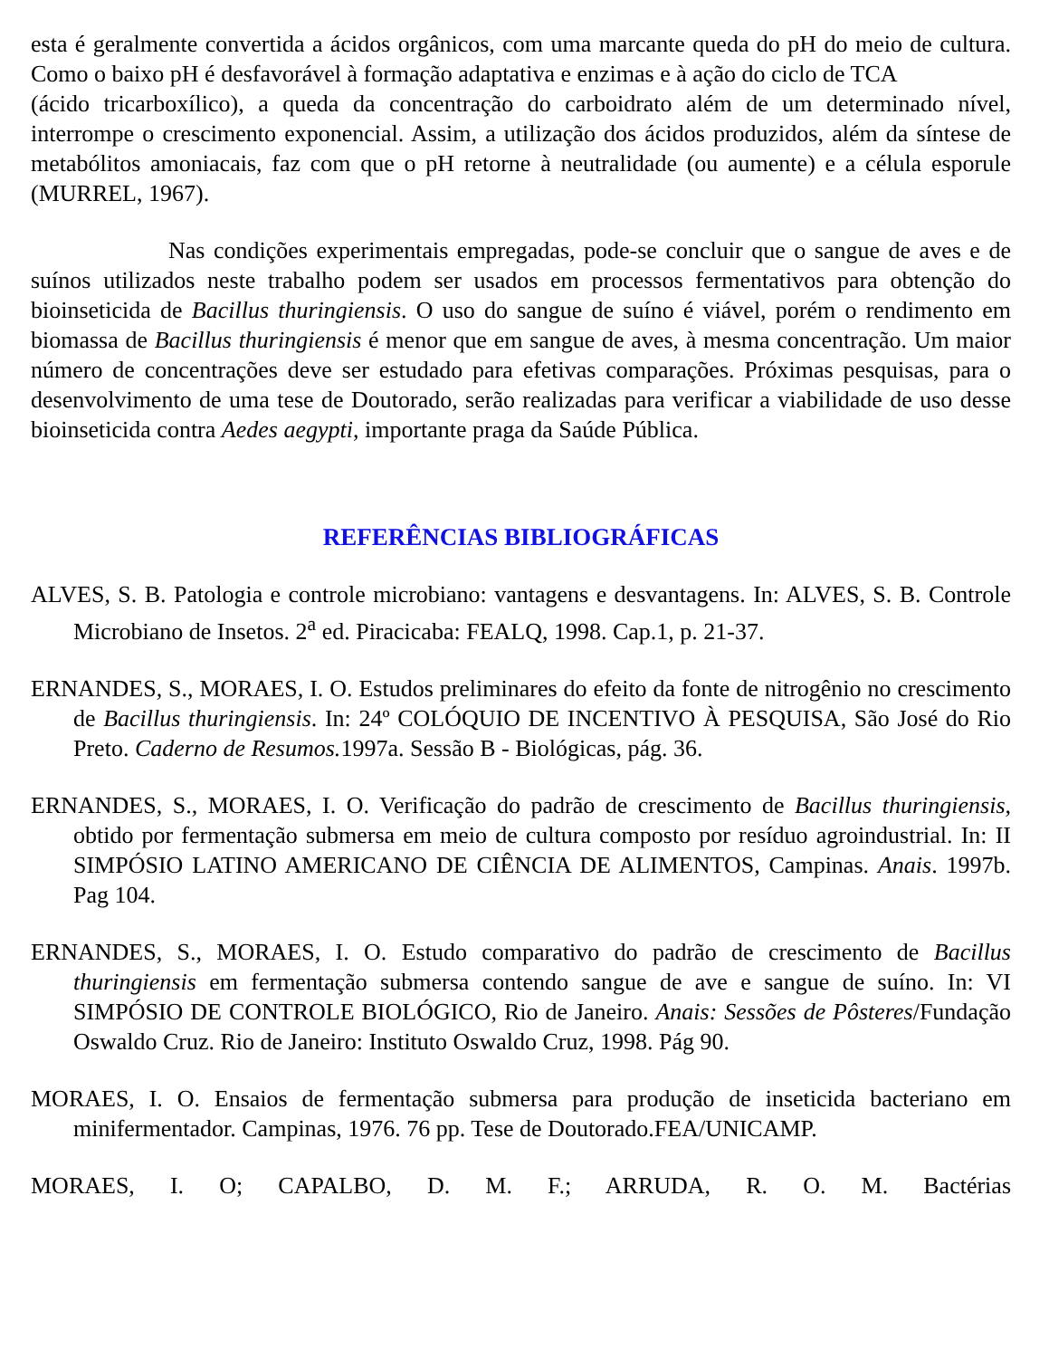esta é geralmente convertida a ácidos orgânicos, com uma marcante queda do pH do meio de cultura. Como o baixo pH é desfavorável à formação adaptativa e enzimas e à ação do ciclo de TCA
(ácido tricarboxílico), a queda da concentração do carboidrato além de um determinado nível, interrompe o crescimento exponencial. Assim, a utilização dos ácidos produzidos, além da síntese de metabólitos amoniacais, faz com que o pH retorne à neutralidade (ou aumente) e a célula esporule (MURREL, 1967).
Nas condições experimentais empregadas, pode-se concluir que o sangue de aves e de suínos utilizados neste trabalho podem ser usados em processos fermentativos para obtenção do bioinseticida de Bacillus thuringiensis. O uso do sangue de suíno é viável, porém o rendimento em biomassa de Bacillus thuringiensis é menor que em sangue de aves, à mesma concentração. Um maior número de concentrações deve ser estudado para efetivas comparações. Próximas pesquisas, para o desenvolvimento de uma tese de Doutorado, serão realizadas para verificar a viabilidade de uso desse bioinseticida contra Aedes aegypti, importante praga da Saúde Pública.
REFERÊNCIAS BIBLIOGRÁFICAS
ALVES, S. B. Patologia e controle microbiano: vantagens e desvantagens. In: ALVES, S. B. Controle Microbiano de Insetos. 2<sup>a</sup> ed. Piracicaba: FEALQ, 1998. Cap.1, p. 21-37.
ERNANDES, S., MORAES, I. O. Estudos preliminares do efeito da fonte de nitrogênio no crescimento de Bacillus thuringiensis. In: 24º COLÓQUIO DE INCENTIVO À PESQUISA, São José do Rio Preto. Caderno de Resumos. 1997a. Sessão B - Biológicas, pág. 36.
ERNANDES, S., MORAES, I. O. Verificação do padrão de crescimento de Bacillus thuringiensis, obtido por fermentação submersa em meio de cultura composto por resíduo agroindustrial. In: II SIMPÓSIO LATINO AMERICANO DE CIÊNCIA DE ALIMENTOS, Campinas. Anais. 1997b. Pag 104.
ERNANDES, S., MORAES, I. O. Estudo comparativo do padrão de crescimento de Bacillus thuringiensis em fermentação submersa contendo sangue de ave e sangue de suíno. In: VI SIMPÓSIO DE CONTROLE BIOLÓGICO, Rio de Janeiro. Anais: Sessões de Pôsteres/Fundação Oswaldo Cruz. Rio de Janeiro: Instituto Oswaldo Cruz, 1998. Pág 90.
MORAES, I. O. Ensaios de fermentação submersa para produção de inseticida bacteriano em minifermentador. Campinas, 1976. 76 pp. Tese de Doutorado.FEA/UNICAMP.
MORAES, I. O; CAPALBO, D. M. F.; ARRUDA, R. O. M. Bactérias